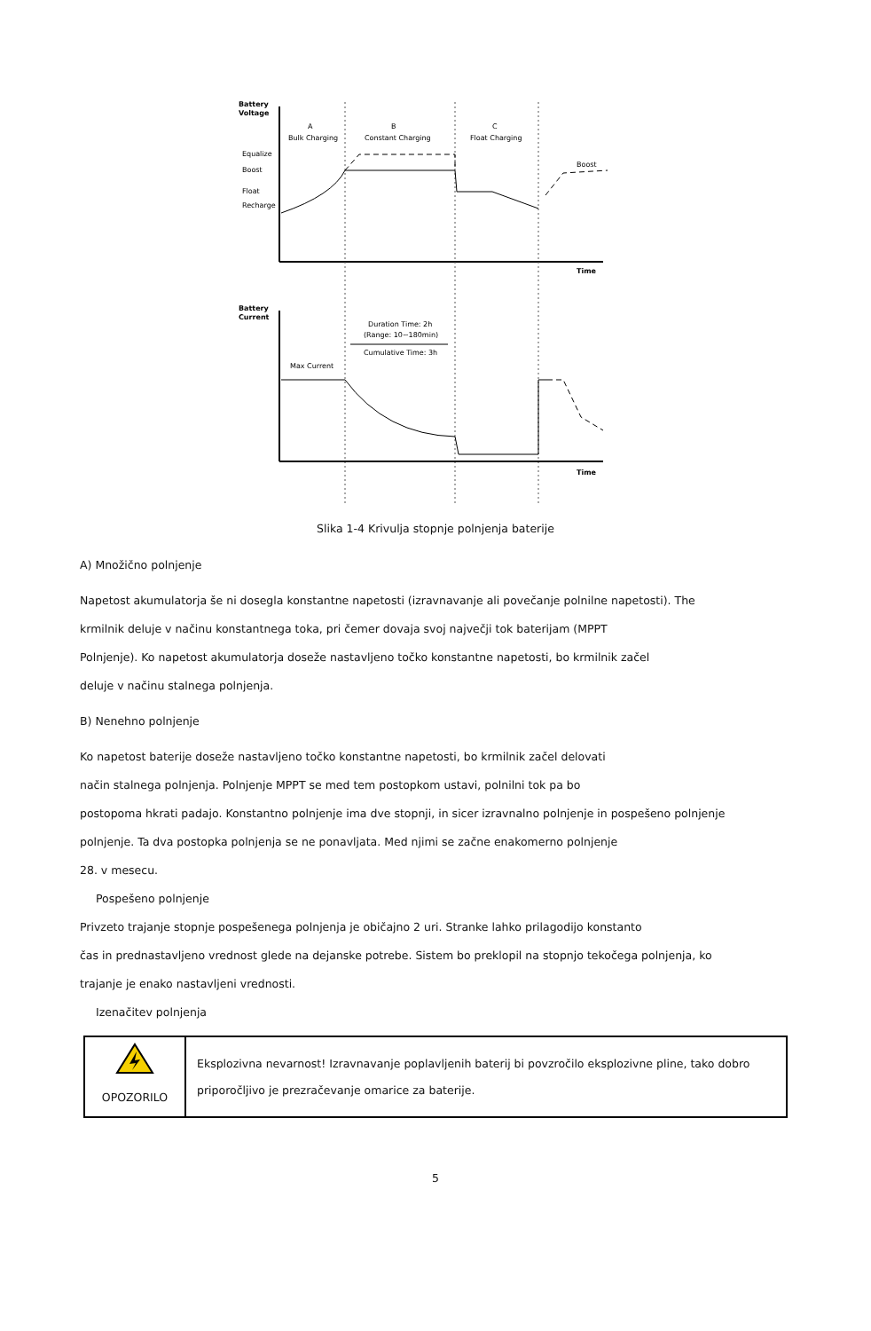Battery
Voltage
Time
A
Bulk Charging
B
Constant Charging
C
Float Charging
Equalize
Boost
Float
Recharge
Boost
Battery
Current
Time
Duration Time: 2h
(Range: 10~180min)
Cumulative Time: 3h
Max Current
Slika 1-4 Krivulja stopnje polnjenja baterije
A) Množično polnjenje
Napetost akumulatorja še ni dosegla konstantne napetosti (izravnavanje ali povečanje polnilne napetosti). The
krmilnik deluje v načinu konstantnega toka, pri čemer dovaja svoj največji tok baterijam (MPPT
Polnjenje). Ko napetost akumulatorja doseže nastavljeno točko konstantne napetosti, bo krmilnik začel
deluje v načinu stalnega polnjenja.
B) Nenehno polnjenje
Ko napetost baterije doseže nastavljeno točko konstantne napetosti, bo krmilnik začel delovati
način stalnega polnjenja. Polnjenje MPPT se med tem postopkom ustavi, polnilni tok pa bo
postopoma hkrati padajo. Konstantno polnjenje ima dve stopnji, in sicer izravnalno polnjenje in pospešeno polnjenje
polnjenje. Ta dva postopka polnjenja se ne ponavljata. Med njimi se začne enakomerno polnjenje
28. v mesecu.
Pospešeno polnjenje
Privzeto trajanje stopnje pospešenega polnjenja je običajno 2 uri. Stranke lahko prilagodijo konstanto
čas in prednastavljeno vrednost glede na dejanske potrebe. Sistem bo preklopil na stopnjo tekočega polnjenja, ko
trajanje je enako nastavljeni vrednosti.
Izenačitev polnjenja
| OPOZORILO | Eksplozivna nevarnost! Izravnavanje poplavljenih baterij bi povzročilo eksplozivne pline, tako dobro priporočljivo je prezračevanje omarice za baterije. |
5